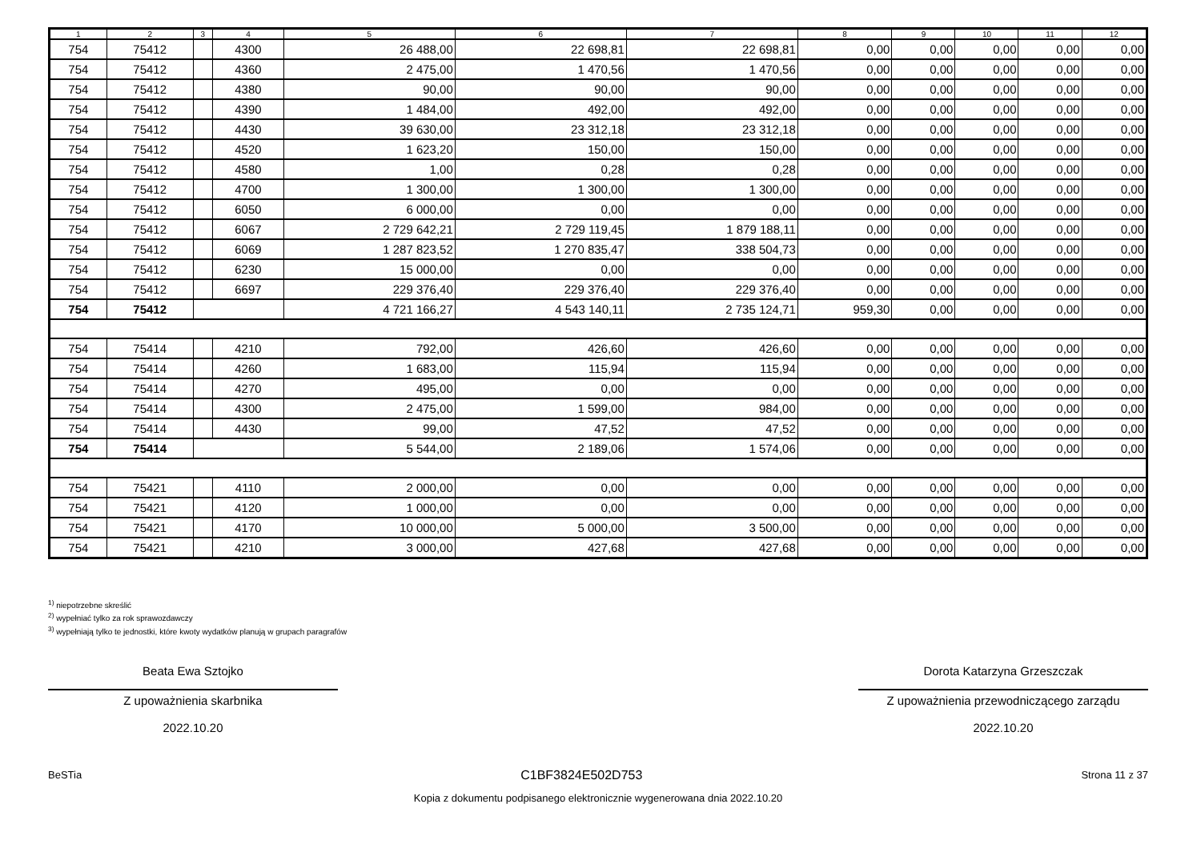| 1 | 2 | 3 | 4 | 5 | 6 | 7 | 8 | 9 | 10 | 11 | 12 |
| --- | --- | --- | --- | --- | --- | --- | --- | --- | --- | --- | --- |
| 754 | 75412 | | 4300 | 26 488,00 | 22 698,81 | 22 698,81 | 0,00 | 0,00 | 0,00 | 0,00 | 0,00 |
| 754 | 75412 | | 4360 | 2 475,00 | 1 470,56 | 1 470,56 | 0,00 | 0,00 | 0,00 | 0,00 | 0,00 |
| 754 | 75412 | | 4380 | 90,00 | 90,00 | 90,00 | 0,00 | 0,00 | 0,00 | 0,00 | 0,00 |
| 754 | 75412 | | 4390 | 1 484,00 | 492,00 | 492,00 | 0,00 | 0,00 | 0,00 | 0,00 | 0,00 |
| 754 | 75412 | | 4430 | 39 630,00 | 23 312,18 | 23 312,18 | 0,00 | 0,00 | 0,00 | 0,00 | 0,00 |
| 754 | 75412 | | 4520 | 1 623,20 | 150,00 | 150,00 | 0,00 | 0,00 | 0,00 | 0,00 | 0,00 |
| 754 | 75412 | | 4580 | 1,00 | 0,28 | 0,28 | 0,00 | 0,00 | 0,00 | 0,00 | 0,00 |
| 754 | 75412 | | 4700 | 1 300,00 | 1 300,00 | 1 300,00 | 0,00 | 0,00 | 0,00 | 0,00 | 0,00 |
| 754 | 75412 | | 6050 | 6 000,00 | 0,00 | 0,00 | 0,00 | 0,00 | 0,00 | 0,00 | 0,00 |
| 754 | 75412 | | 6067 | 2 729 642,21 | 2 729 119,45 | 1 879 188,11 | 0,00 | 0,00 | 0,00 | 0,00 | 0,00 |
| 754 | 75412 | | 6069 | 1 287 823,52 | 1 270 835,47 | 338 504,73 | 0,00 | 0,00 | 0,00 | 0,00 | 0,00 |
| 754 | 75412 | | 6230 | 15 000,00 | 0,00 | 0,00 | 0,00 | 0,00 | 0,00 | 0,00 | 0,00 |
| 754 | 75412 | | 6697 | 229 376,40 | 229 376,40 | 229 376,40 | 0,00 | 0,00 | 0,00 | 0,00 | 0,00 |
| 754 | 75412 | | | 4 721 166,27 | 4 543 140,11 | 2 735 124,71 | 959,30 | 0,00 | 0,00 | 0,00 | 0,00 |
| 754 | 75414 | | 4210 | 792,00 | 426,60 | 426,60 | 0,00 | 0,00 | 0,00 | 0,00 | 0,00 |
| 754 | 75414 | | 4260 | 1 683,00 | 115,94 | 115,94 | 0,00 | 0,00 | 0,00 | 0,00 | 0,00 |
| 754 | 75414 | | 4270 | 495,00 | 0,00 | 0,00 | 0,00 | 0,00 | 0,00 | 0,00 | 0,00 |
| 754 | 75414 | | 4300 | 2 475,00 | 1 599,00 | 984,00 | 0,00 | 0,00 | 0,00 | 0,00 | 0,00 |
| 754 | 75414 | | 4430 | 99,00 | 47,52 | 47,52 | 0,00 | 0,00 | 0,00 | 0,00 | 0,00 |
| 754 | 75414 | | | 5 544,00 | 2 189,06 | 1 574,06 | 0,00 | 0,00 | 0,00 | 0,00 | 0,00 |
| 754 | 75421 | | 4110 | 2 000,00 | 0,00 | 0,00 | 0,00 | 0,00 | 0,00 | 0,00 | 0,00 |
| 754 | 75421 | | 4120 | 1 000,00 | 0,00 | 0,00 | 0,00 | 0,00 | 0,00 | 0,00 | 0,00 |
| 754 | 75421 | | 4170 | 10 000,00 | 5 000,00 | 3 500,00 | 0,00 | 0,00 | 0,00 | 0,00 | 0,00 |
| 754 | 75421 | | 4210 | 3 000,00 | 427,68 | 427,68 | 0,00 | 0,00 | 0,00 | 0,00 | 0,00 |
<sup>1)</sup> niepotrzebne skreślić
<sup>2)</sup> wypełniać tylko za rok sprawozdawczy
<sup>3)</sup> wypełniają tylko te jednostki, które kwoty wydatków planują w grupach paragrafów
Beata Ewa Sztojko
Z upoważnienia skarbnika
2022.10.20
Dorota Katarzyna Grzeszczak
Z upoważnienia przewodniczącego zarządu
2022.10.20
BeSTia C1BF3824E502D753 Strona 11 z 37
Kopia z dokumentu podpisanego elektronicznie wygenerowana dnia 2022.10.20